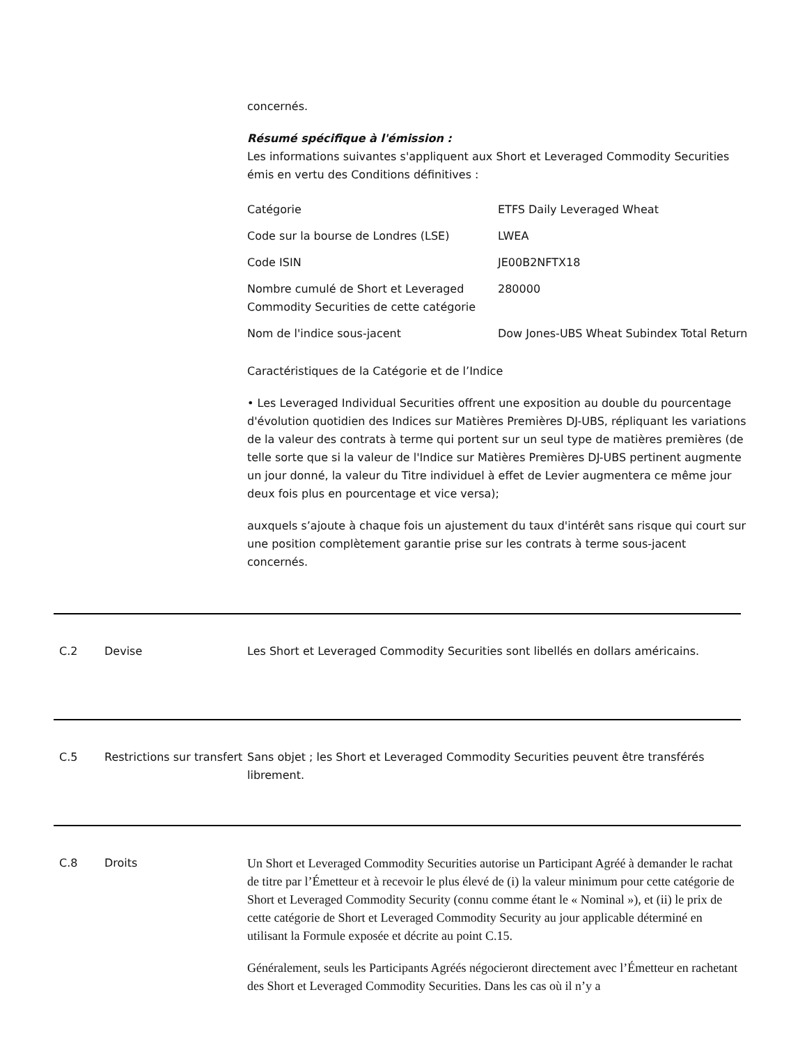concernés.
Résumé spécifique à l'émission :
Les informations suivantes s'appliquent aux Short et Leveraged Commodity Securities émis en vertu des Conditions définitives :
| Catégorie | ETFS Daily Leveraged Wheat |
| Code sur la bourse de Londres (LSE) | LWEA |
| Code ISIN | JE00B2NFTX18 |
| Nombre cumulé de Short et Leveraged Commodity Securities de cette catégorie | 280000 |
| Nom de l'indice sous-jacent | Dow Jones-UBS Wheat Subindex Total Return |
Caractéristiques de la Catégorie et de l’Indice
• Les Leveraged Individual Securities offrent une exposition au double du pourcentage d'évolution quotidien des Indices sur Matières Premières DJ-UBS, répliquant les variations de la valeur des contrats à terme qui portent sur un seul type de matières premières (de telle sorte que si la valeur de l'Indice sur Matières Premières DJ-UBS pertinent augmente un jour donné, la valeur du Titre individuel à effet de Levier augmentera ce même jour deux fois plus en pourcentage et vice versa);
auxquels s’ajoute à chaque fois un ajustement du taux d'intérêt sans risque qui court sur une position complètement garantie prise sur les contrats à terme sous-jacent concernés.
C.2 Devise Les Short et Leveraged Commodity Securities sont libellés en dollars américains.
C.5 Restrictions sur transfert
Sans objet ; les Short et Leveraged Commodity Securities peuvent être transférés librement.
C.8 Droits
Un Short et Leveraged Commodity Securities autorise un Participant Agréé à demander le rachat de titre par l’Émetteur et à recevoir le plus élevé de (i) la valeur minimum pour cette catégorie de Short et Leveraged Commodity Security (connu comme étant le « Nominal »), et (ii) le prix de cette catégorie de Short et Leveraged Commodity Security au jour applicable déterminé en utilisant la Formule exposée et décrite au point C.15.
Généralement, seuls les Participants Agréés négocieront directement avec l’Émetteur en rachetant des Short et Leveraged Commodity Securities. Dans les cas où il n’y a